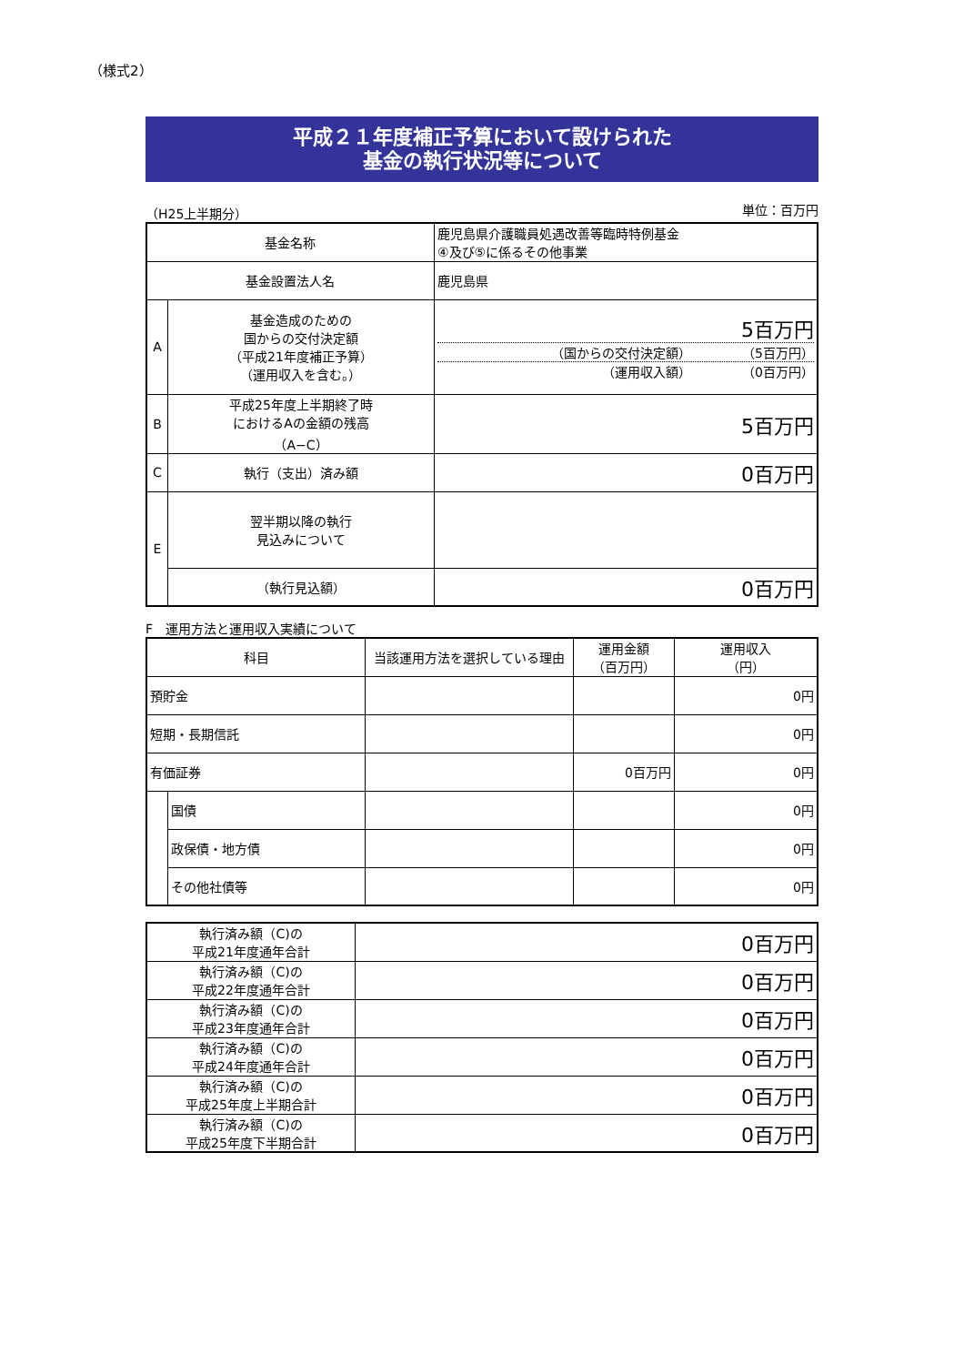（様式2）
平成２１年度補正予算において設けられた
基金の執行状況等について
（H25上半期分） 単位：百万円
| 基金名称 | | 鹿児島県介護職員処遇改善等臨時特例基金 ④及び⑤に係るその他事業 |
| 基金設置法人名 | | 鹿児島県 |
| A | 基金造成のための 国からの交付決定額 （平成21年度補正予算） （運用収入を含む。） | 5百万円 （国からの交付決定額） （5百万円） （運用収入額） （0百万円） |
| B | 平成25年度上半期終了時 におけるAの金額の残高 （A−C） | 5百万円 |
| C | 執行（支出）済み額 | 0百万円 |
| E | 翌半期以降の執行 見込みについて | |
| | （執行見込額） | 0百万円 |
F　運用方法と運用収入実績について
| 科目 | | 当該運用方法を選択している理由 | 運用金額 （百万円） | 運用収入 （円） |
| 預貯金 | | | | 0円 |
| 短期・長期信託 | | | | 0円 |
| 有価証券 | | | 0百万円 | 0円 |
| | 国債 | | | 0円 |
| | 政保債・地方債 | | | 0円 |
| | その他社債等 | | | 0円 |
| 執行済み額（C)の 平成21年度通年合計 | 0百万円 |
| 執行済み額（C)の 平成22年度通年合計 | 0百万円 |
| 執行済み額（C)の 平成23年度通年合計 | 0百万円 |
| 執行済み額（C)の 平成24年度通年合計 | 0百万円 |
| 執行済み額（C)の 平成25年度上半期合計 | 0百万円 |
| 執行済み額（C)の 平成25年度下半期合計 | 0百万円 |